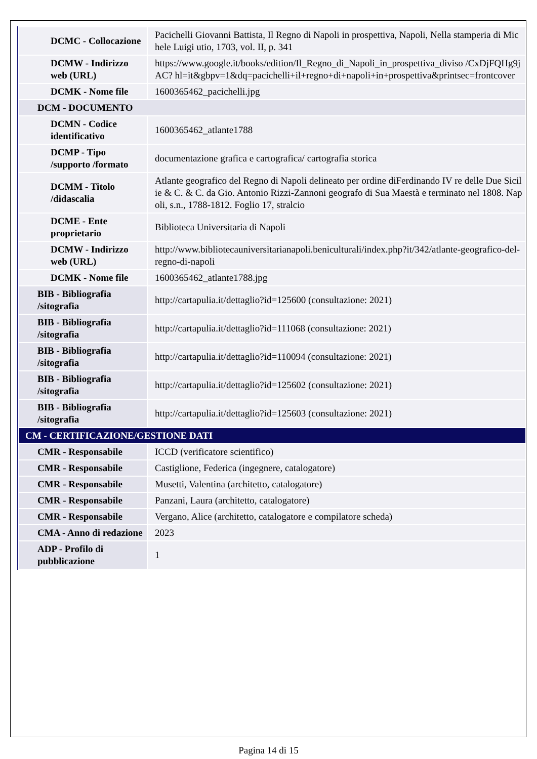| DCMC - Collocazione | Pacichelli Giovanni Battista, Il Regno di Napoli in prospettiva, Napoli, Nella stamperia di Michele Luigi utio, 1703, vol. II, p. 341 |
| DCMW - Indirizzo web (URL) | https://www.google.it/books/edition/Il_Regno_di_Napoli_in_prospettiva_diviso /CxDjFQHg9jAC? hl=it&gbpv=1&dq=pacichelli+il+regno+di+napoli+in+prospettiva&printsec=frontcover |
| DCMK - Nome file | 1600365462_pacichelli.jpg |
| DCM - DOCUMENTO | |
| DCMN - Codice identificativo | 1600365462_atlante1788 |
| DCMP - Tipo /supporto /formato | documentazione grafica e cartografica/ cartografia storica |
| DCMM - Titolo /didascalia | Atlante geografico del Regno di Napoli delineato per ordine diFerdinando IV re delle Due Sicilie & C. & C. da Gio. Antonio Rizzi-Zannoni geografo di Sua Maestà e terminato nel 1808. Napoli, s.n., 1788-1812. Foglio 17, stralcio |
| DCME - Ente proprietario | Biblioteca Universitaria di Napoli |
| DCMW - Indirizzo web (URL) | http://www.bibliotecauniversitarianapoli.beniculturali/index.php?it/342/atlante-geografico-del-regno-di-napoli |
| DCMK - Nome file | 1600365462_atlante1788.jpg |
| BIB - Bibliografia /sitografia | http://cartapulia.it/dettaglio?id=125600 (consultazione: 2021) |
| BIB - Bibliografia /sitografia | http://cartapulia.it/dettaglio?id=111068 (consultazione: 2021) |
| BIB - Bibliografia /sitografia | http://cartapulia.it/dettaglio?id=110094 (consultazione: 2021) |
| BIB - Bibliografia /sitografia | http://cartapulia.it/dettaglio?id=125602 (consultazione: 2021) |
| BIB - Bibliografia /sitografia | http://cartapulia.it/dettaglio?id=125603 (consultazione: 2021) |
| CM - CERTIFICAZIONE/GESTIONE DATI | |
| CMR - Responsabile | ICCD (verificatore scientifico) |
| CMR - Responsabile | Castiglione, Federica (ingegnere, catalogatore) |
| CMR - Responsabile | Musetti, Valentina (architetto, catalogatore) |
| CMR - Responsabile | Panzani, Laura (architetto, catalogatore) |
| CMR - Responsabile | Vergano, Alice (architetto, catalogatore e compilatore scheda) |
| CMA - Anno di redazione | 2023 |
| ADP - Profilo di pubblicazione | 1 |
Pagina 14 di 15